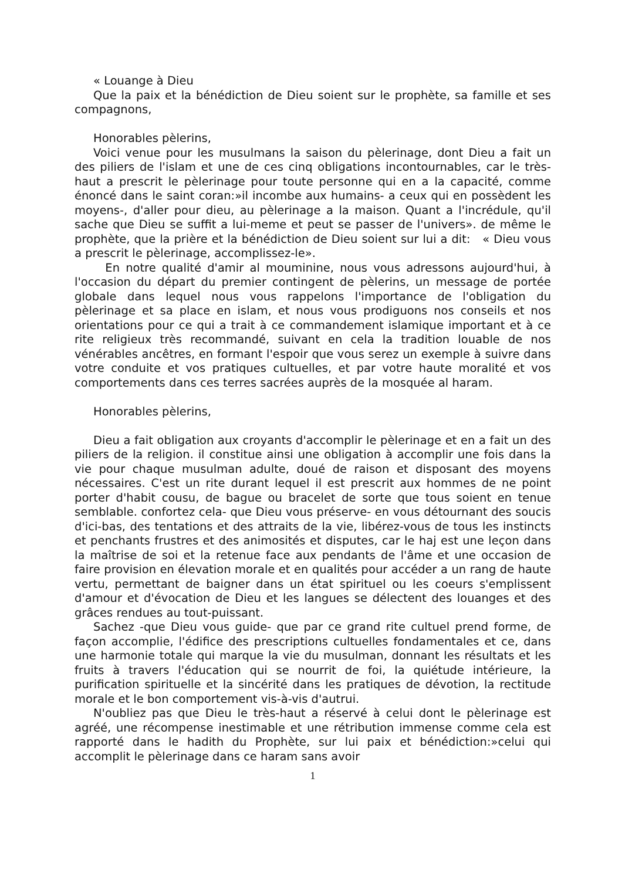« Louange à Dieu
Que la paix et la bénédiction de Dieu soient sur le prophète, sa famille et ses compagnons,
Honorables pèlerins,
Voici venue pour les musulmans la saison du pèlerinage, dont Dieu a fait un des piliers de l'islam et une de ces cinq obligations incontournables, car le très-haut a prescrit le pèlerinage pour toute personne qui en a la capacité, comme énoncé dans le saint coran:»il incombe aux humains- a ceux qui en possèdent les moyens-, d'aller pour dieu, au pèlerinage a la maison. Quant a l'incrédule, qu'il sache que Dieu se suffit a lui-meme et peut se passer de l'univers». de même le prophète, que la prière et la bénédiction de Dieu soient sur lui a dit: « Dieu vous a prescrit le pèlerinage, accomplissez-le».
En notre qualité d'amir al mouminine, nous vous adressons aujourd'hui, à l'occasion du départ du premier contingent de pèlerins, un message de portée globale dans lequel nous vous rappelons l'importance de l'obligation du pèlerinage et sa place en islam, et nous vous prodiguons nos conseils et nos orientations pour ce qui a trait à ce commandement islamique important et à ce rite religieux très recommandé, suivant en cela la tradition louable de nos vénérables ancêtres, en formant l'espoir que vous serez un exemple à suivre dans votre conduite et vos pratiques cultuelles, et par votre haute moralité et vos comportements dans ces terres sacrées auprès de la mosquée al haram.
Honorables pèlerins,
Dieu a fait obligation aux croyants d'accomplir le pèlerinage et en a fait un des piliers de la religion. il constitue ainsi une obligation à accomplir une fois dans la vie pour chaque musulman adulte, doué de raison et disposant des moyens nécessaires. C'est un rite durant lequel il est prescrit aux hommes de ne point porter d'habit cousu, de bague ou bracelet de sorte que tous soient en tenue semblable. confortez cela- que Dieu vous préserve- en vous détournant des soucis d'ici-bas, des tentations et des attraits de la vie, libérez-vous de tous les instincts et penchants frustres et des animosités et disputes, car le haj est une leçon dans la maîtrise de soi et la retenue face aux pendants de l'âme et une occasion de faire provision en élevation morale et en qualités pour accéder a un rang de haute vertu, permettant de baigner dans un état spirituel ou les coeurs s'emplissent d'amour et d'évocation de Dieu et les langues se délectent des louanges et des grâces rendues au tout-puissant.
Sachez -que Dieu vous guide- que par ce grand rite cultuel prend forme, de façon accomplie, l'édifice des prescriptions cultuelles fondamentales et ce, dans une harmonie totale qui marque la vie du musulman, donnant les résultats et les fruits à travers l'éducation qui se nourrit de foi, la quiétude intérieure, la purification spirituelle et la sincérité dans les pratiques de dévotion, la rectitude morale et le bon comportement vis-à-vis d'autrui.
N'oubliez pas que Dieu le très-haut a réservé à celui dont le pèlerinage est agréé, une récompense inestimable et une rétribution immense comme cela est rapporté dans le hadith du Prophète, sur lui paix et bénédiction:»celui qui accomplit le pèlerinage dans ce haram sans avoir
1